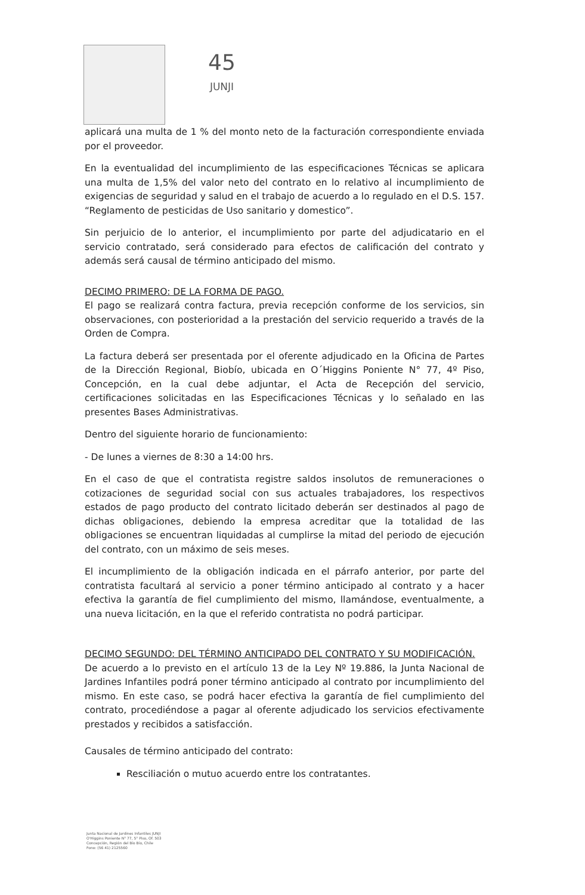45 JUNJI
aplicará una multa de 1 % del monto neto de la facturación correspondiente enviada por el proveedor.
En la eventualidad del incumplimiento de las especificaciones Técnicas se aplicara una multa de 1,5% del valor neto del contrato en lo relativo al incumplimiento de exigencias de seguridad y salud en el trabajo de acuerdo a lo regulado en el D.S. 157. “Reglamento de pesticidas de Uso sanitario y domestico”.
Sin perjuicio de lo anterior, el incumplimiento por parte del adjudicatario en el servicio contratado, será considerado para efectos de calificación del contrato y además será causal de término anticipado del mismo.
DECIMO PRIMERO: DE LA FORMA DE PAGO.
El pago se realizará contra factura, previa recepción conforme de los servicios, sin observaciones, con posterioridad a la prestación del servicio requerido a través de la Orden de Compra.
La factura deberá ser presentada por el oferente adjudicado en la Oficina de Partes de la Dirección Regional, Biobío, ubicada en O´Higgins Poniente N° 77, 4º Piso, Concepción, en la cual debe adjuntar, el Acta de Recepción del servicio, certificaciones solicitadas en las Especificaciones Técnicas y lo señalado en las presentes Bases Administrativas.
Dentro del siguiente horario de funcionamiento:
- De lunes a viernes de 8:30 a 14:00 hrs.
En el caso de que el contratista registre saldos insolutos de remuneraciones o cotizaciones de seguridad social con sus actuales trabajadores, los respectivos estados de pago producto del contrato licitado deberán ser destinados al pago de dichas obligaciones, debiendo la empresa acreditar que la totalidad de las obligaciones se encuentran liquidadas al cumplirse la mitad del periodo de ejecución del contrato, con un máximo de seis meses.
El incumplimiento de la obligación indicada en el párrafo anterior, por parte del contratista facultará al servicio a poner término anticipado al contrato y a hacer efectiva la garantía de fiel cumplimiento del mismo, llamándose, eventualmente, a una nueva licitación, en la que el referido contratista no podrá participar.
DECIMO SEGUNDO: DEL TÉRMINO ANTICIPADO DEL CONTRATO Y SU MODIFICACIÓN.
De acuerdo a lo previsto en el artículo 13 de la Ley Nº 19.886, la Junta Nacional de Jardines Infantiles podrá poner término anticipado al contrato por incumplimiento del mismo. En este caso, se podrá hacer efectiva la garantía de fiel cumplimiento del contrato, procediéndose a pagar al oferente adjudicado los servicios efectivamente prestados y recibidos a satisfacción.
Causales de término anticipado del contrato:
Resciliación o mutuo acuerdo entre los contratantes.
Junta Nacional de Jardines Infantiles JUNJI
O'Higgins Poniente N° 77, 5° Piso, Of. 503
Concepción, Región del Bío Bío, Chile
Fono: (56 41) 2125560